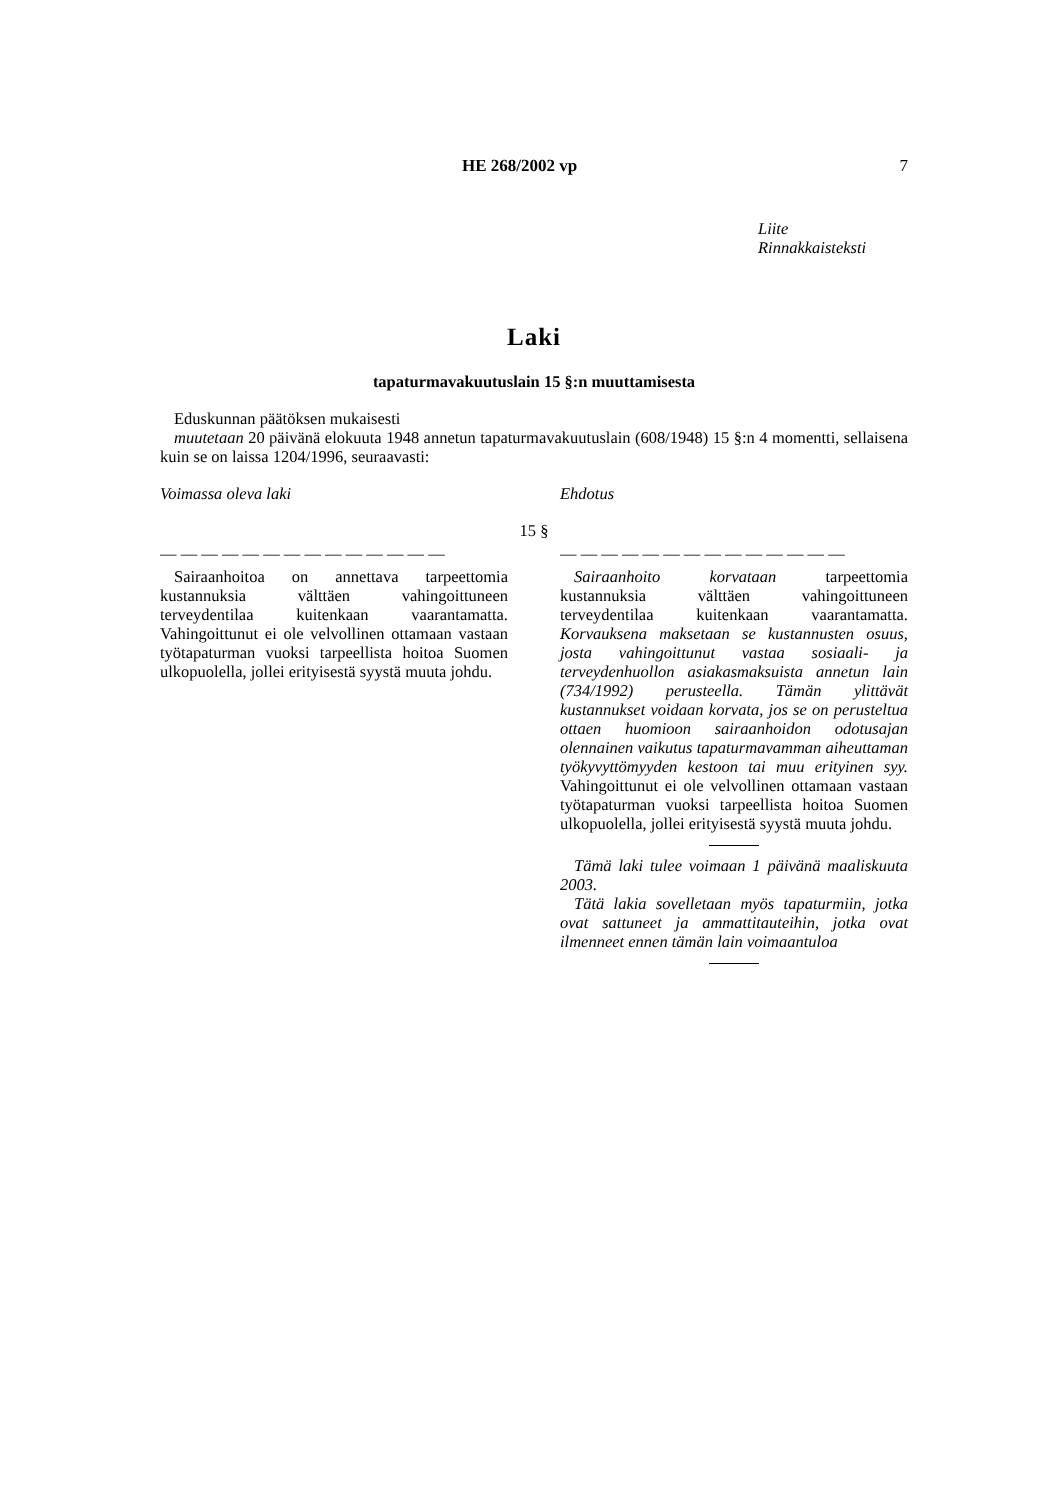HE 268/2002 vp 7
Liite
Rinnakkaisteksti
Laki
tapaturmavakuutuslain 15 §:n muuttamisesta
Eduskunnan päätöksen mukaisesti
muutetaan 20 päivänä elokuuta 1948 annetun tapaturmavakuutuslain (608/1948) 15 §:n 4 momentti, sellaisena kuin se on laissa 1204/1996, seuraavasti:
Voimassa oleva laki Ehdotus
15 §
— — — — — — — — — — — — — —
Sairaanhoitoa on annettava tarpeettomia kustannuksia välttäen vahingoittuneen terveydentilaa kuitenkaan vaarantamatta. Vahingoittunut ei ole velvollinen ottamaan vastaan työtapaturman vuoksi tarpeellista hoitoa Suomen ulkopuolella, jollei erityisestä syystä muuta johdu.
— — — — — — — — — — — — — —
Sairaanhoito korvataan tarpeettomia kustannuksia välttäen vahingoittuneen terveydentilaa kuitenkaan vaarantamatta. Korvauksena maksetaan se kustannusten osuus, josta vahingoittunut vastaa sosiaali- ja terveydenhuollon asiakasmaksuista annetun lain (734/1992) perusteella. Tämän ylittävät kustannukset voidaan korvata, jos se on perusteltua ottaen huomioon sairaanhoidon odotusajan olennainen vaikutus tapaturmavamman aiheuttaman työkyvyttömyyden kestoon tai muu erityinen syy. Vahingoittunut ei ole velvollinen ottamaan vastaan työtapaturman vuoksi tarpeellista hoitoa Suomen ulkopuolella, jollei erityisestä syystä muuta johdu.
Tämä laki tulee voimaan 1 päivänä maaliskuuta 2003.
Tätä lakia sovelletaan myös tapaturmiin, jotka ovat sattuneet ja ammattitauteihin, jotka ovat ilmenneet ennen tämän lain voimaantuloa